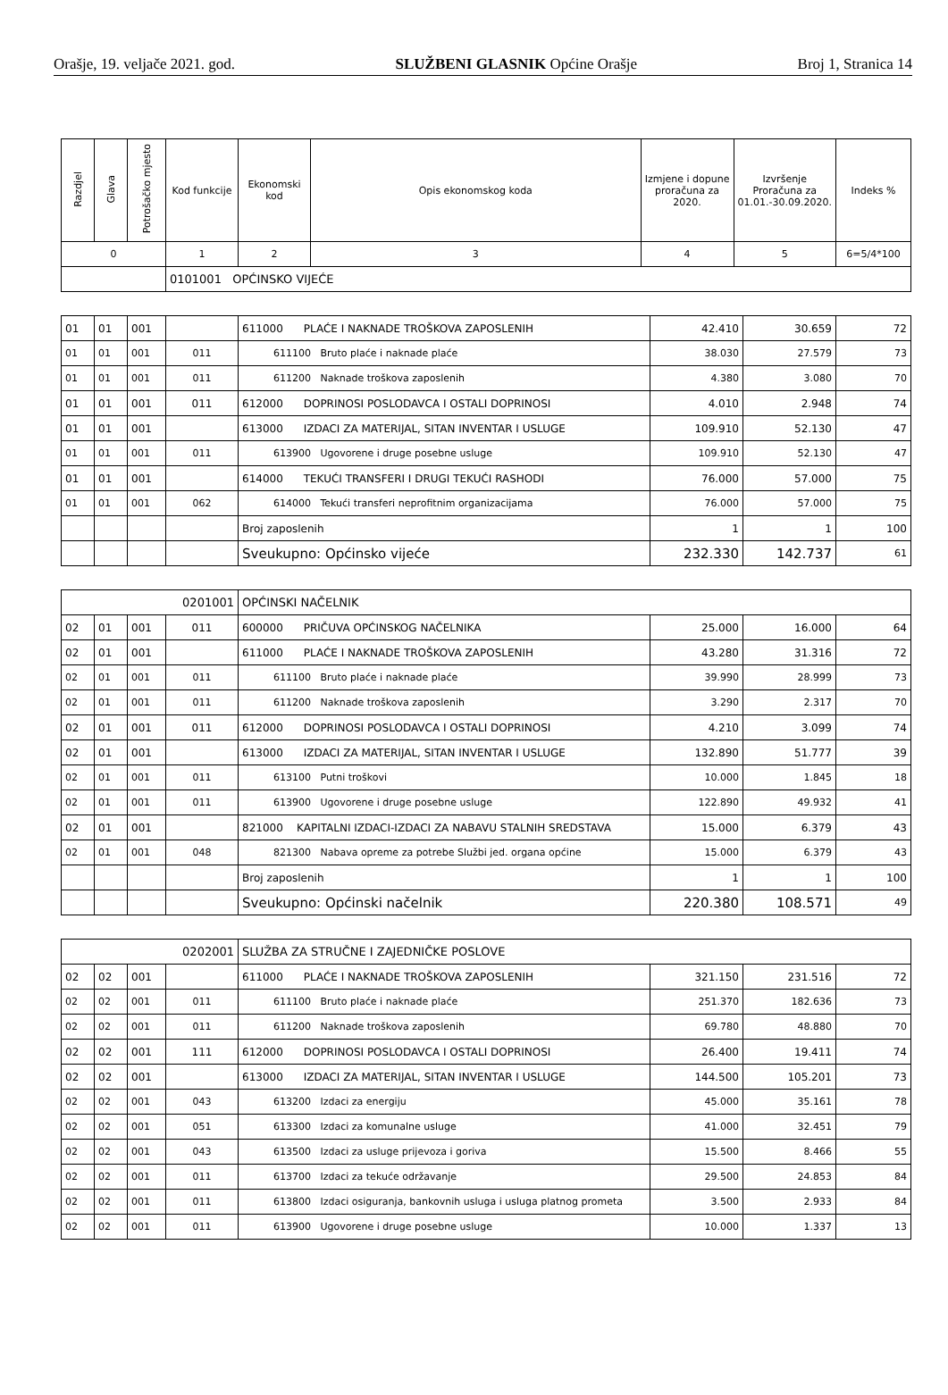Orašje, 19. veljače 2021. god. SLUŽBENI GLASNIK Općine Orašje Broj 1, Stranica 14
| Razdjel | Glava | Potrošačko mjesto | Kod funkcije | Ekonomski kod | Opis ekonomskog koda | Izmjene i dopune proračuna za 2020. | Izvršenje Proračuna za 01.01.-30.09.2020. | Indeks % |
| --- | --- | --- | --- | --- | --- | --- | --- | --- |
| 0 | | | 1 | 2 | 3 | 4 | 5 | 6=5/4*100 |
| | | | 0101001 OPĆINSKO VIJEĆE | | | | | |
| 01 | 01 | 001 | | 611000 PLAĆE I NAKNADE TROŠKOVA ZAPOSLENIH | 42.410 | 30.659 | 72 |
| 01 | 01 | 001 | 011 | 611100 Bruto plaće i naknade plaće | 38.030 | 27.579 | 73 |
| 01 | 01 | 001 | 011 | 611200 Naknade troškova zaposlenih | 4.380 | 3.080 | 70 |
| 01 | 01 | 001 | 011 | 612000 DOPRINOSI POSLODAVCA I OSTALI DOPRINOSI | 4.010 | 2.948 | 74 |
| 01 | 01 | 001 | | 613000 IZDACI ZA MATERIJAL, SITAN INVENTAR I USLUGE | 109.910 | 52.130 | 47 |
| 01 | 01 | 001 | 011 | 613900 Ugovorene i druge posebne usluge | 109.910 | 52.130 | 47 |
| 01 | 01 | 001 | | 614000 TEKUĆI TRANSFERI I DRUGI TEKUĆI RASHODI | 76.000 | 57.000 | 75 |
| 01 | 01 | 001 | 062 | 614000 Tekući transferi neprofitnim organizacijama | 76.000 | 57.000 | 75 |
| | | | | Broj zaposlenih | 1 | 1 | 100 |
| | | | | Sveukupno: Općinsko vijeće | 232.330 | 142.737 | 61 |
| 0201001 | | | | OPĆINSKI NAČELNIK | | | |
| 02 | 01 | 001 | 011 | 600000 PRIČUVA OPĆINSKOG NAČELNIKA | 25.000 | 16.000 | 64 |
| 02 | 01 | 001 | | 611000 PLAĆE I NAKNADE TROŠKOVA ZAPOSLENIH | 43.280 | 31.316 | 72 |
| 02 | 01 | 001 | 011 | 611100 Bruto plaće i naknade plaće | 39.990 | 28.999 | 73 |
| 02 | 01 | 001 | 011 | 611200 Naknade troškova zaposlenih | 3.290 | 2.317 | 70 |
| 02 | 01 | 001 | 011 | 612000 DOPRINOSI POSLODAVCA I OSTALI DOPRINOSI | 4.210 | 3.099 | 74 |
| 02 | 01 | 001 | | 613000 IZDACI ZA MATERIJAL, SITAN INVENTAR I USLUGE | 132.890 | 51.777 | 39 |
| 02 | 01 | 001 | 011 | 613100 Putni troškovi | 10.000 | 1.845 | 18 |
| 02 | 01 | 001 | 011 | 613900 Ugovorene i druge posebne usluge | 122.890 | 49.932 | 41 |
| 02 | 01 | 001 | | 821000 KAPITALNI IZDACI-IZDACI ZA NABAVU STALNIH SREDSTAVA | 15.000 | 6.379 | 43 |
| 02 | 01 | 001 | 048 | 821300 Nabava opreme za potrebe Službi jed. organa općine | 15.000 | 6.379 | 43 |
| | | | | Broj zaposlenih | 1 | 1 | 100 |
| | | | | Sveukupno: Općinski načelnik | 220.380 | 108.571 | 49 |
| 0202001 | | | | SLUŽBA ZA STRUČNE I ZAJEDNIČKE POSLOVE | | | |
| 02 | 02 | 001 | | 611000 PLAĆE I NAKNADE TROŠKOVA ZAPOSLENIH | 321.150 | 231.516 | 72 |
| 02 | 02 | 001 | 011 | 611100 Bruto plaće i naknade plaće | 251.370 | 182.636 | 73 |
| 02 | 02 | 001 | 011 | 611200 Naknade troškova zaposlenih | 69.780 | 48.880 | 70 |
| 02 | 02 | 001 | 111 | 612000 DOPRINOSI POSLODAVCA I OSTALI DOPRINOSI | 26.400 | 19.411 | 74 |
| 02 | 02 | 001 | | 613000 IZDACI ZA MATERIJAL, SITAN INVENTAR I USLUGE | 144.500 | 105.201 | 73 |
| 02 | 02 | 001 | 043 | 613200 Izdaci za energiju | 45.000 | 35.161 | 78 |
| 02 | 02 | 001 | 051 | 613300 Izdaci za komunalne usluge | 41.000 | 32.451 | 79 |
| 02 | 02 | 001 | 043 | 613500 Izdaci za usluge prijevoza i goriva | 15.500 | 8.466 | 55 |
| 02 | 02 | 001 | 011 | 613700 Izdaci za tekuće održavanje | 29.500 | 24.853 | 84 |
| 02 | 02 | 001 | 011 | 613800 Izdaci osiguranja, bankovnih usluga i usluga platnog prometa | 3.500 | 2.933 | 84 |
| 02 | 02 | 001 | 011 | 613900 Ugovorene i druge posebne usluge | 10.000 | 1.337 | 13 |